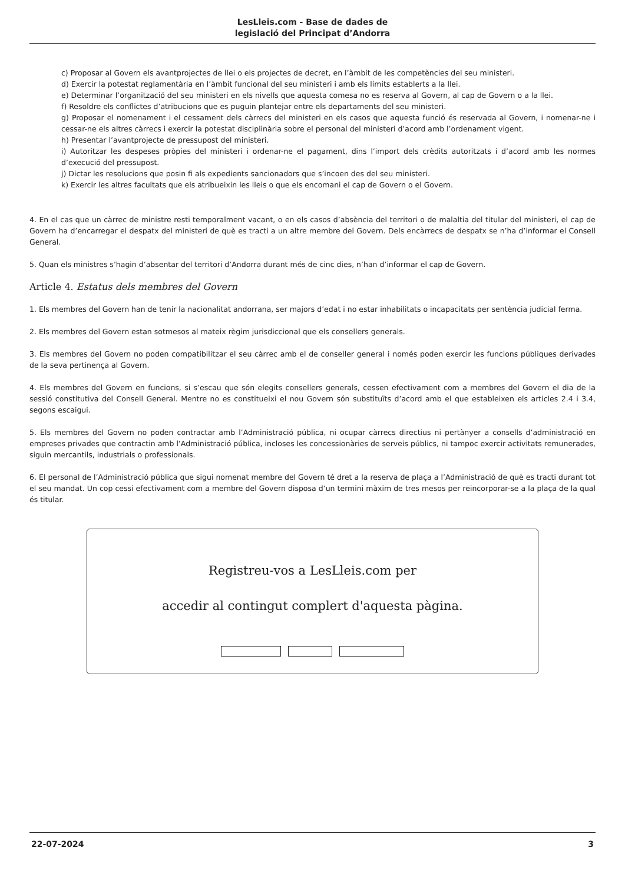LesLleis.com - Base de dades de
legislació del Principat d’Andorra
c) Proposar al Govern els avantprojectes de llei o els projectes de decret, en l’àmbit de les competències del seu ministeri.
d) Exercir la potestat reglamentària en l’àmbit funcional del seu ministeri i amb els límits establerts a la llei.
e) Determinar l’organització del seu ministeri en els nivells que aquesta comesa no es reserva al Govern, al cap de Govern o a la llei.
f) Resoldre els conflictes d’atribucions que es puguin plantejar entre els departaments del seu ministeri.
g) Proposar el nomenament i el cessament dels càrrecs del ministeri en els casos que aquesta funció és reservada al Govern, i nomenar-ne i cessar-ne els altres càrrecs i exercir la potestat disciplinària sobre el personal del ministeri d’acord amb l’ordenament vigent.
h) Presentar l’avantprojecte de pressupost del ministeri.
i) Autoritzar les despeses pròpies del ministeri i ordenar-ne el pagament, dins l’import dels crèdits autoritzats i d’acord amb les normes d’execució del pressupost.
j) Dictar les resolucions que posin fi als expedients sancionadors que s’incoen des del seu ministeri.
k) Exercir les altres facultats que els atribueixin les lleis o que els encomani el cap de Govern o el Govern.
4. En el cas que un càrrec de ministre resti temporalment vacant, o en els casos d’absència del territori o de malaltia del titular del ministeri, el cap de Govern ha d’encarregar el despatx del ministeri de què es tracti a un altre membre del Govern. Dels encàrrecs de despatx se n’ha d’informar el Consell General.
5. Quan els ministres s’hagin d’absentar del territori d’Andorra durant més de cinc dies, n’han d’informar el cap de Govern.
Article 4. Estatus dels membres del Govern
1. Els membres del Govern han de tenir la nacionalitat andorrana, ser majors d’edat i no estar inhabilitats o incapacitats per sentència judicial ferma.
2. Els membres del Govern estan sotmesos al mateix règim jurisdiccional que els consellers generals.
3. Els membres del Govern no poden compatibilitzar el seu càrrec amb el de conseller general i només poden exercir les funcions públiques derivades de la seva pertinença al Govern.
4. Els membres del Govern en funcions, si s’escau que són elegits consellers generals, cessen efectivament com a membres del Govern el dia de la sessió constitutiva del Consell General. Mentre no es constitueixi el nou Govern són substituïts d’acord amb el que estableixen els articles 2.4 i 3.4, segons escaigui.
5. Els membres del Govern no poden contractar amb l’Administració pública, ni ocupar càrrecs directius ni pertànyer a consells d’administració en empreses privades que contractin amb l’Administració pública, incloses les concessionàries de serveis públics, ni tampoc exercir activitats remunerades, siguin mercantils, industrials o professionals.
6. El personal de l’Administració pública que sigui nomenat membre del Govern té dret a la reserva de plaça a l’Administració de què es tracti durant tot el seu mandat. Un cop cessi efectivament com a membre del Govern disposa d’un termini màxim de tres mesos per reincorporar-se a la plaça de la qual és titular.
Registreu-vos a LesLleis.com per
accedir al contingut complert d'aquesta pàgina.
22-07-2024 3